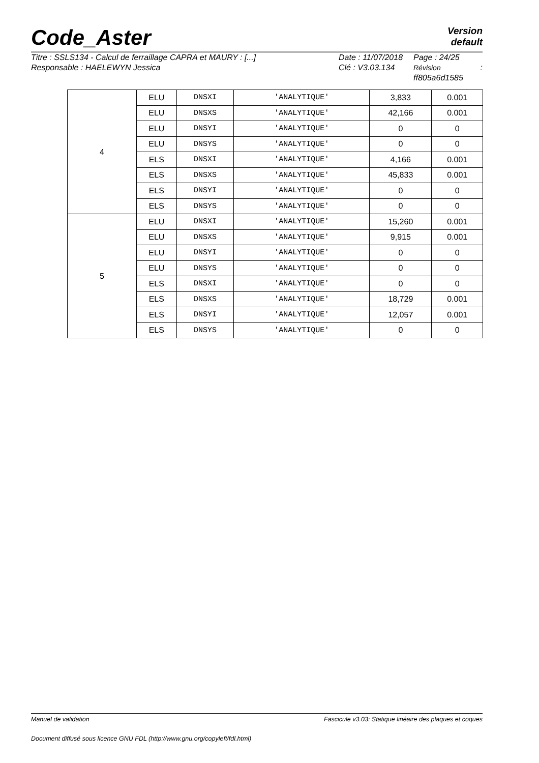Version
default
Code_Aster
Titre : SSLS134 - Calcul de ferraillage CAPRA et MAURY : [...]
Responsable : HAELEWYN Jessica
Date : 11/07/2018
Clé : V3.03.134
Page : 24/25
Révision :
ff805a6d1585
| 4 | ELU | DNSXI | 'ANALYTIQUE' | 3,833 | 0.001 |
| | ELU | DNSXS | 'ANALYTIQUE' | 42,166 | 0.001 |
| | ELU | DNSYI | 'ANALYTIQUE' | 0 | 0 |
| | ELU | DNSYS | 'ANALYTIQUE' | 0 | 0 |
| | ELS | DNSXI | 'ANALYTIQUE' | 4,166 | 0.001 |
| | ELS | DNSXS | 'ANALYTIQUE' | 45,833 | 0.001 |
| | ELS | DNSYI | 'ANALYTIQUE' | 0 | 0 |
| | ELS | DNSYS | 'ANALYTIQUE' | 0 | 0 |
| 5 | ELU | DNSXI | 'ANALYTIQUE' | 15,260 | 0.001 |
| | ELU | DNSXS | 'ANALYTIQUE' | 9,915 | 0.001 |
| | ELU | DNSYI | 'ANALYTIQUE' | 0 | 0 |
| | ELU | DNSYS | 'ANALYTIQUE' | 0 | 0 |
| | ELS | DNSXI | 'ANALYTIQUE' | 0 | 0 |
| | ELS | DNSXS | 'ANALYTIQUE' | 18,729 | 0.001 |
| | ELS | DNSYI | 'ANALYTIQUE' | 12,057 | 0.001 |
| | ELS | DNSYS | 'ANALYTIQUE' | 0 | 0 |
Manuel de validation Fascicule v3.03: Statique linéaire des plaques et coques
Document diffusé sous licence GNU FDL (http://www.gnu.org/copyleft/fdl.html)